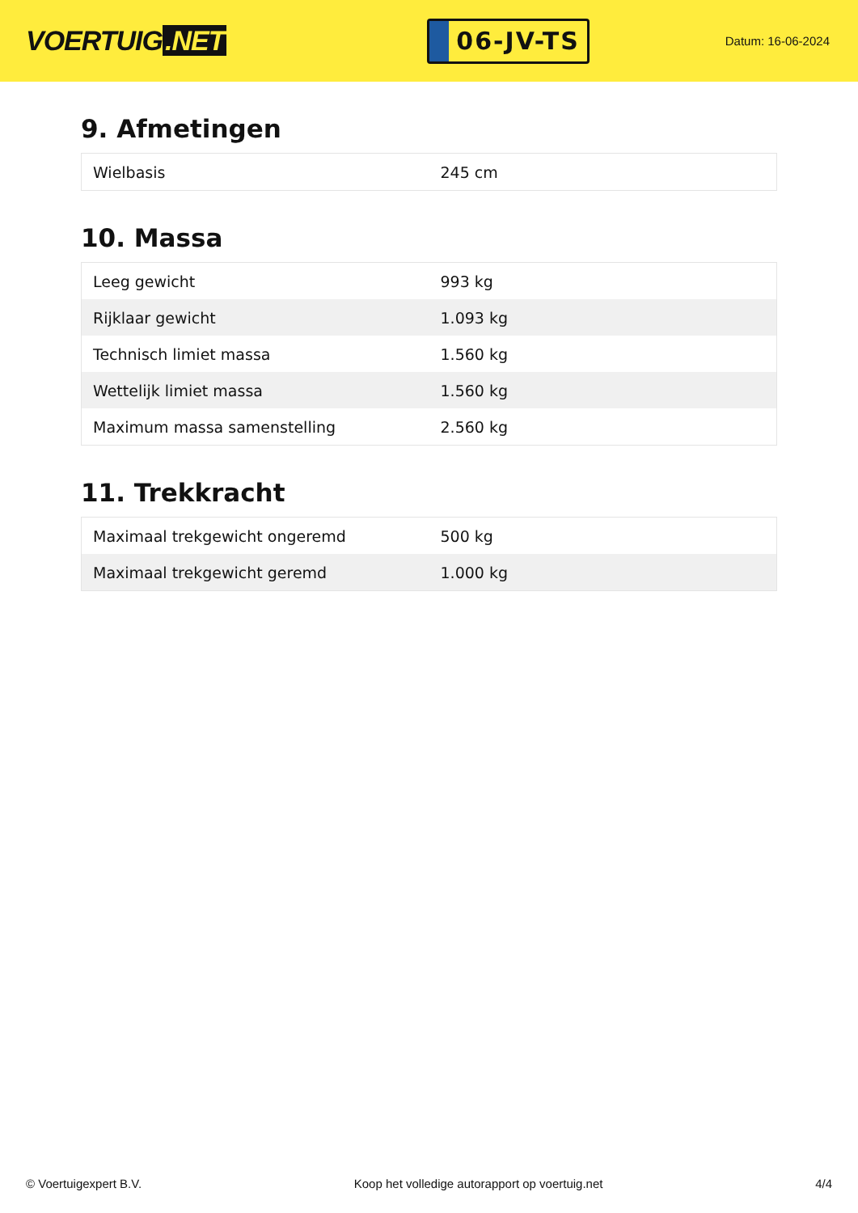VOERTUIG.NET
06-JV-TS
Datum: 16-06-2024
9. Afmetingen
| Wielbasis | 245 cm |
10. Massa
| Leeg gewicht | 993 kg |
| Rijklaar gewicht | 1.093 kg |
| Technisch limiet massa | 1.560 kg |
| Wettelijk limiet massa | 1.560 kg |
| Maximum massa samenstelling | 2.560 kg |
11. Trekkracht
| Maximaal trekgewicht ongeremd | 500 kg |
| Maximaal trekgewicht geremd | 1.000 kg |
© Voertuigexpert B.V. Koop het volledige autorapport op voertuig.net 4/4